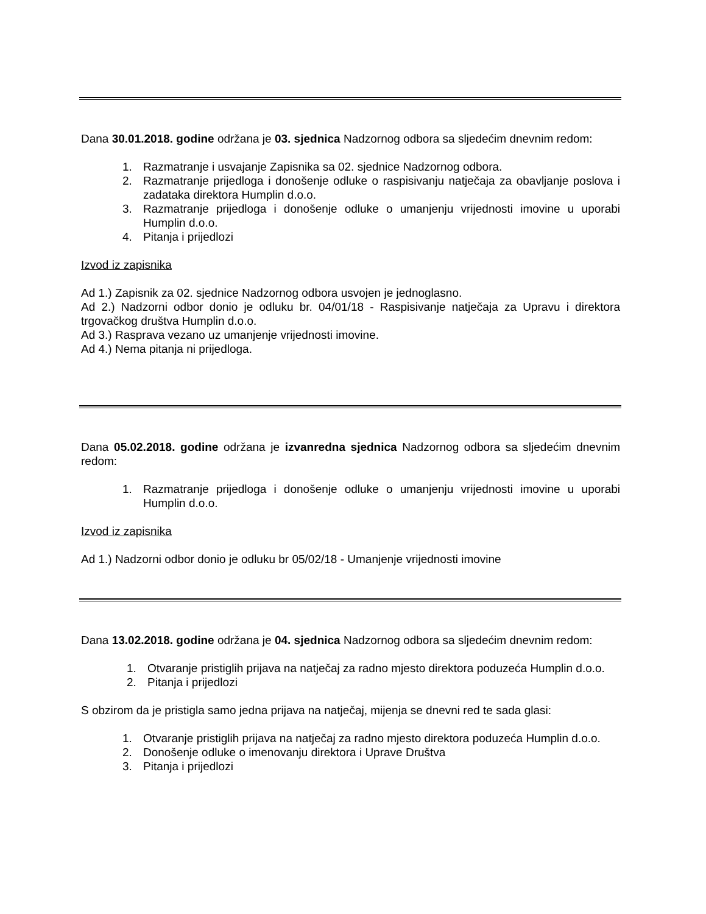Dana 30.01.2018. godine održana je 03. sjednica Nadzornog odbora sa sljedećim dnevnim redom:
1. Razmatranje i usvajanje Zapisnika sa 02. sjednice Nadzornog odbora.
2. Razmatranje prijedloga i donošenje odluke o raspisivanju natječaja za obavljanje poslova i zadataka direktora Humplin d.o.o.
3. Razmatranje prijedloga i donošenje odluke o umanjenju vrijednosti imovine u uporabi Humplin d.o.o.
4. Pitanja i prijedlozi
Izvod iz zapisnika
Ad 1.) Zapisnik za 02. sjednice Nadzornog odbora usvojen je jednoglasno.
Ad 2.) Nadzorni odbor donio je odluku br. 04/01/18 - Raspisivanje natječaja za Upravu i direktora trgovačkog društva Humplin d.o.o.
Ad 3.) Rasprava vezano uz umanjenje vrijednosti imovine.
Ad 4.) Nema pitanja ni prijedloga.
Dana 05.02.2018. godine održana je izvanredna sjednica Nadzornog odbora sa sljedećim dnevnim redom:
1. Razmatranje prijedloga i donošenje odluke o umanjenju vrijednosti imovine u uporabi Humplin d.o.o.
Izvod iz zapisnika
Ad 1.) Nadzorni odbor donio je odluku br 05/02/18 - Umanjenje vrijednosti imovine
Dana 13.02.2018. godine održana je 04. sjednica Nadzornog odbora sa sljedećim dnevnim redom:
1. Otvaranje pristiglih prijava na natječaj za radno mjesto direktora poduzeća Humplin d.o.o.
2. Pitanja i prijedlozi
S obzirom da je pristigla samo jedna prijava na natječaj, mijenja se dnevni red te sada glasi:
1. Otvaranje pristiglih prijava na natječaj za radno mjesto direktora poduzeća Humplin d.o.o.
2. Donošenje odluke o imenovanju direktora i Uprave Društva
3. Pitanja i prijedlozi